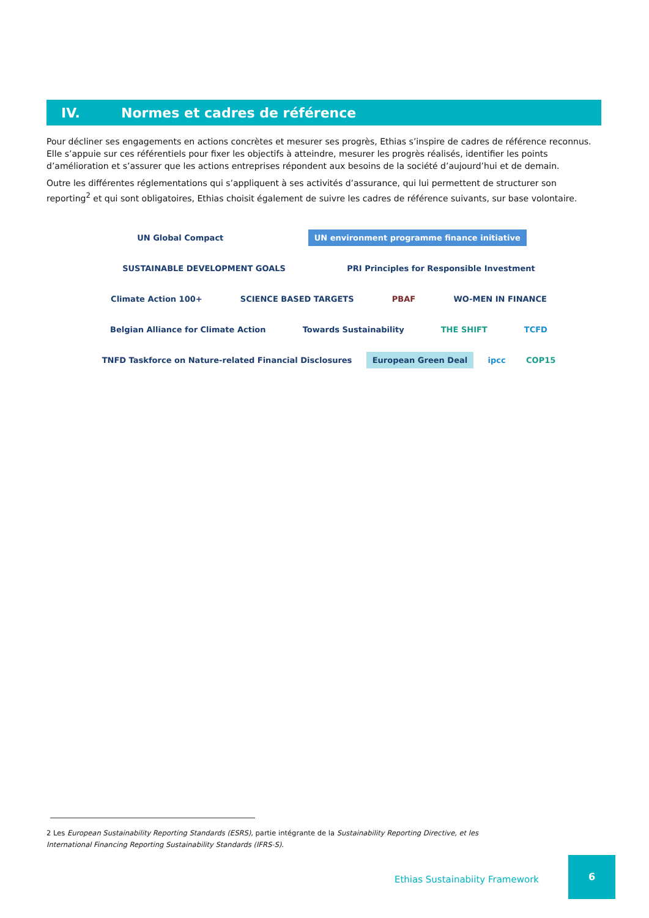IV. Normes et cadres de référence
Pour décliner ses engagements en actions concrètes et mesurer ses progrès, Ethias s’inspire de cadres de référence reconnus. Elle s’appuie sur ces référentiels pour fixer les objectifs à atteindre, mesurer les progrès réalisés, identifier les points d’amélioration et s’assurer que les actions entreprises répondent aux besoins de la société d’aujourd’hui et de demain.
Outre les différentes réglementations qui s’appliquent à ses activités d’assurance, qui lui permettent de structurer son reporting<sup>2</sup> et qui sont obligatoires, Ethias choisit également de suivre les cadres de référence suivants, sur base volontaire.
UN Global Compact
UN environment programme finance initiative
SUSTAINABLE DEVELOPMENT GOALS
PRI Principles for Responsible Investment
Climate Action 100+
SCIENCE BASED TARGETS
PBAF
WO-MEN IN FINANCE
Belgian Alliance for Climate Action
Towards Sustainability
THE SHIFT
TCFD
TNFD Taskforce on Nature-related Financial Disclosures
European Green Deal
ipcc
COP15
2 Les European Sustainability Reporting Standards (ESRS), partie intégrante de la Sustainability Reporting Directive, et les International Financing Reporting Sustainability Standards (IFRS-S).
Ethias Sustainabiity Framework
6